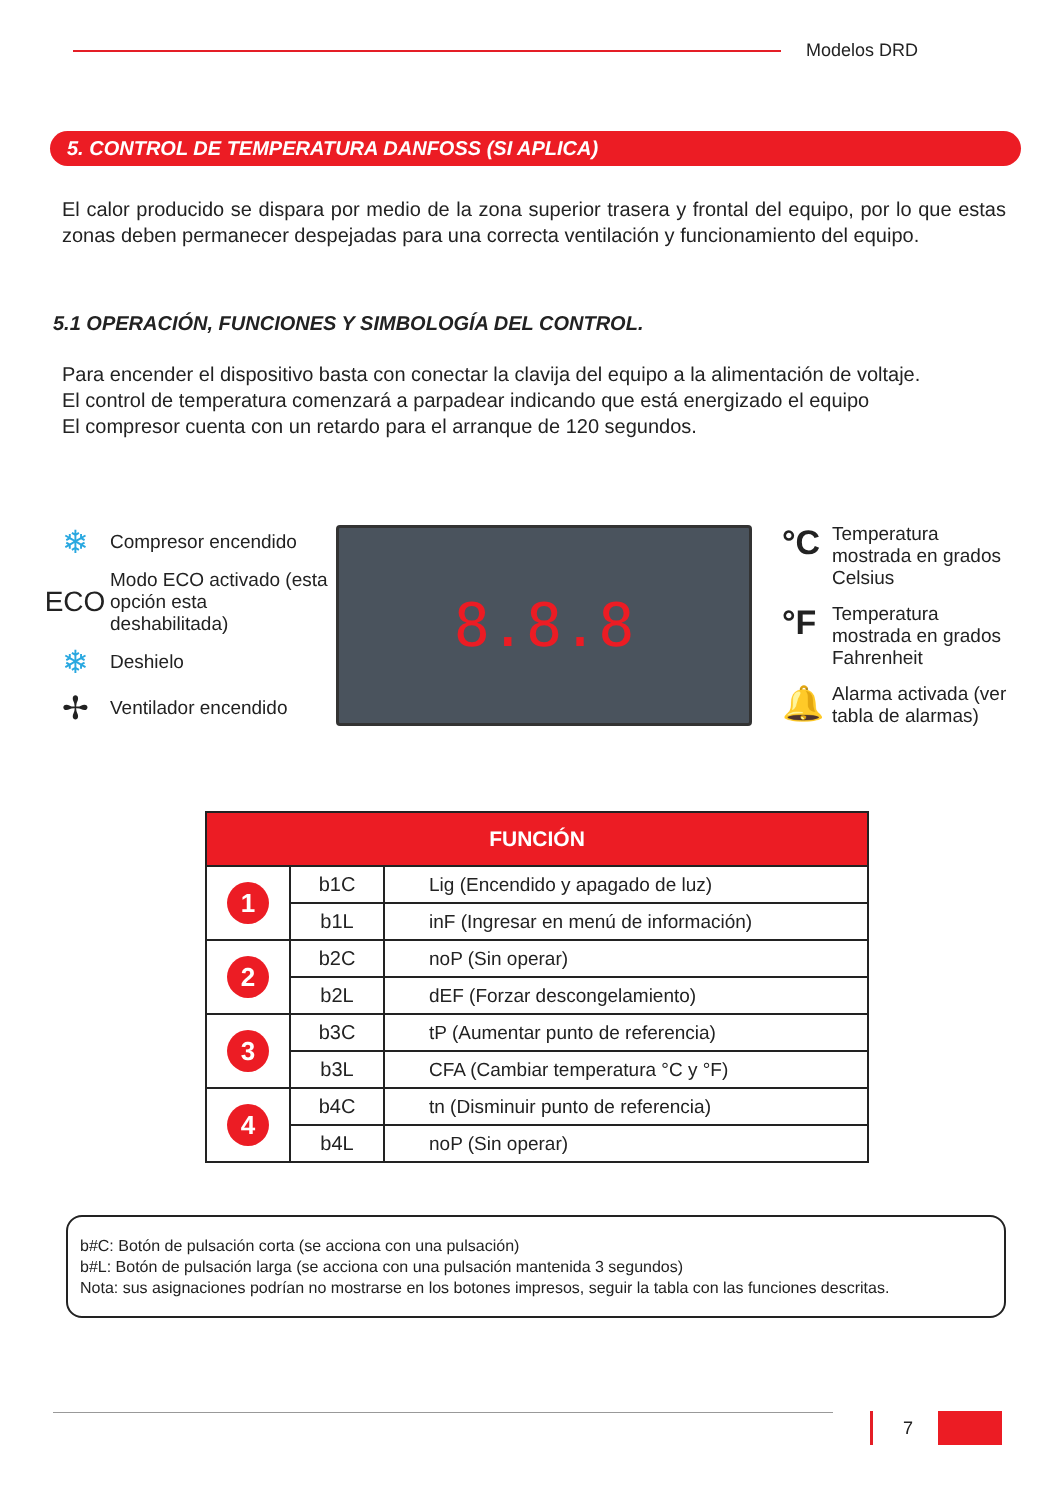Modelos DRD
5. CONTROL DE TEMPERATURA DANFOSS (SI APLICA)
El calor producido se dispara por medio de la zona superior trasera y frontal del equipo, por lo que estas zonas deben permanecer despejadas para una correcta ventilación y funcionamiento del equipo.
5.1 OPERACIÓN, FUNCIONES Y SIMBOLOGÍA DEL CONTROL.
Para encender el dispositivo basta con conectar la clavija del equipo a la alimentación de voltaje.
El control de temperatura comenzará a parpadear indicando que está energizado el equipo
El compresor cuenta con un retardo para el arranque de 120 segundos.
❄ Compresor encendido
ECO Modo ECO activado (esta opción esta deshabilitada)
❄ Deshielo
✢ Ventilador encendido
8.8.8
°C Temperatura mostrada en grados Celsius
°F Temperatura mostrada en grados Fahrenheit
🔔 Alarma activada (ver tabla de alarmas)
| FUNCIÓN | | |
| --- | --- | --- |
| 1 | b1C | Lig (Encendido y apagado de luz) |
| | b1L | inF (Ingresar en menú de información) |
| 2 | b2C | noP (Sin operar) |
| | b2L | dEF (Forzar descongelamiento) |
| 3 | b3C | tP (Aumentar punto de referencia) |
| | b3L | CFA (Cambiar temperatura °C y °F) |
| 4 | b4C | tn (Disminuir punto de referencia) |
| | b4L | noP (Sin operar) |
b#C: Botón de pulsación corta (se acciona con una pulsación)
b#L: Botón de pulsación larga (se acciona con una pulsación mantenida 3 segundos)
Nota: sus asignaciones podrían no mostrarse en los botones impresos, seguir la tabla con las funciones descritas.
7